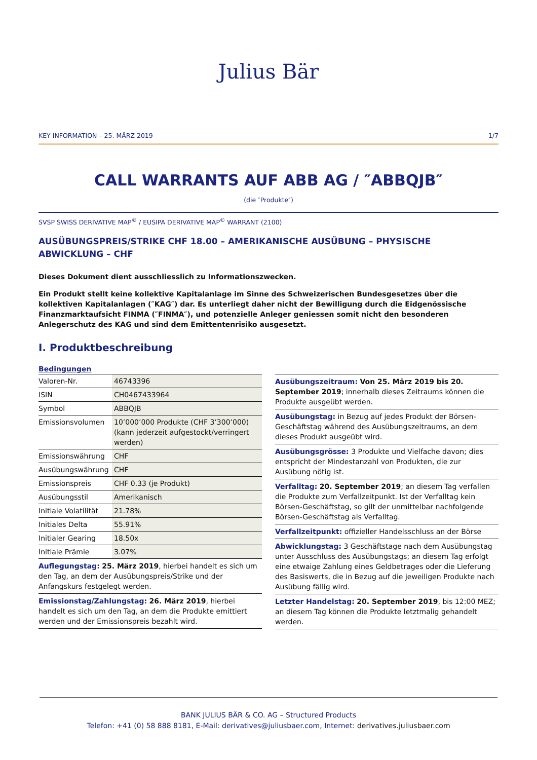Julius Bär
KEY INFORMATION – 25. MÄRZ 2019 1/7
CALL WARRANTS AUF ABB AG / ″ABBQJB″
(die ″Produkte″)
SVSP SWISS DERIVATIVE MAP<sup>©</sup> / EUSIPA DERIVATIVE MAP<sup>©</sup> WARRANT (2100)
AUSÜBUNGSPREIS/STRIKE CHF 18.00 – AMERIKANISCHE AUSÜBUNG – PHYSISCHE ABWICKLUNG – CHF
Dieses Dokument dient ausschliesslich zu Informationszwecken.
Ein Produkt stellt keine kollektive Kapitalanlage im Sinne des Schweizerischen Bundesgesetzes über die kollektiven Kapitalanlagen (″KAG″) dar. Es unterliegt daher nicht der Bewilligung durch die Eidgenössische Finanzmarktaufsicht FINMA (″FINMA″), und potenzielle Anleger geniessen somit nicht den besonderen Anlegerschutz des KAG und sind dem Emittentenrisiko ausgesetzt.
I. Produktbeschreibung
Bedingungen
| Valoren-Nr. | 46743396 |
| ISIN | CH0467433964 |
| Symbol | ABBQJB |
| Emissionsvolumen | 10’000’000 Produkte (CHF 3’300’000) (kann jederzeit aufgestockt/verringert werden) |
| Emissionswährung | CHF |
| Ausübungswährung | CHF |
| Emissionspreis | CHF 0.33 (je Produkt) |
| Ausübungsstil | Amerikanisch |
| Initiale Volatilität | 21.78% |
| Initiales Delta | 55.91% |
| Initialer Gearing | 18.50x |
| Initiale Prämie | 3.07% |
Auflegungstag: 25. März 2019, hierbei handelt es sich um den Tag, an dem der Ausübungspreis/Strike und der Anfangskurs festgelegt werden.
Emissionstag/Zahlungstag: 26. März 2019, hierbei handelt es sich um den Tag, an dem die Produkte emittiert werden und der Emissionspreis bezahlt wird.
Ausübungszeitraum: Von 25. März 2019 bis 20. September 2019; innerhalb dieses Zeitraums können die Produkte ausgeübt werden.
Ausübungstag: in Bezug auf jedes Produkt der Börsen-Geschäftstag während des Ausübungszeitraums, an dem dieses Produkt ausgeübt wird.
Ausübungsgrösse: 3 Produkte und Vielfache davon; dies entspricht der Mindestanzahl von Produkten, die zur Ausübung nötig ist.
Verfalltag: 20. September 2019; an diesem Tag verfallen die Produkte zum Verfallzeitpunkt. Ist der Verfalltag kein Börsen-Geschäftstag, so gilt der unmittelbar nachfolgende Börsen-Geschäftstag als Verfalltag.
Verfallzeitpunkt: offizieller Handelsschluss an der Börse
Abwicklungstag: 3 Geschäftstage nach dem Ausübungstag unter Ausschluss des Ausübungstags; an diesem Tag erfolgt eine etwaige Zahlung eines Geldbetrages oder die Lieferung des Basiswerts, die in Bezug auf die jeweiligen Produkte nach Ausübung fällig wird.
Letzter Handelstag: 20. September 2019, bis 12:00 MEZ; an diesem Tag können die Produkte letztmalig gehandelt werden.
BANK JULIUS BÄR & CO. AG – Structured Products
Telefon: +41 (0) 58 888 8181, E-Mail: derivatives@juliusbaer.com, Internet: derivatives.juliusbaer.com